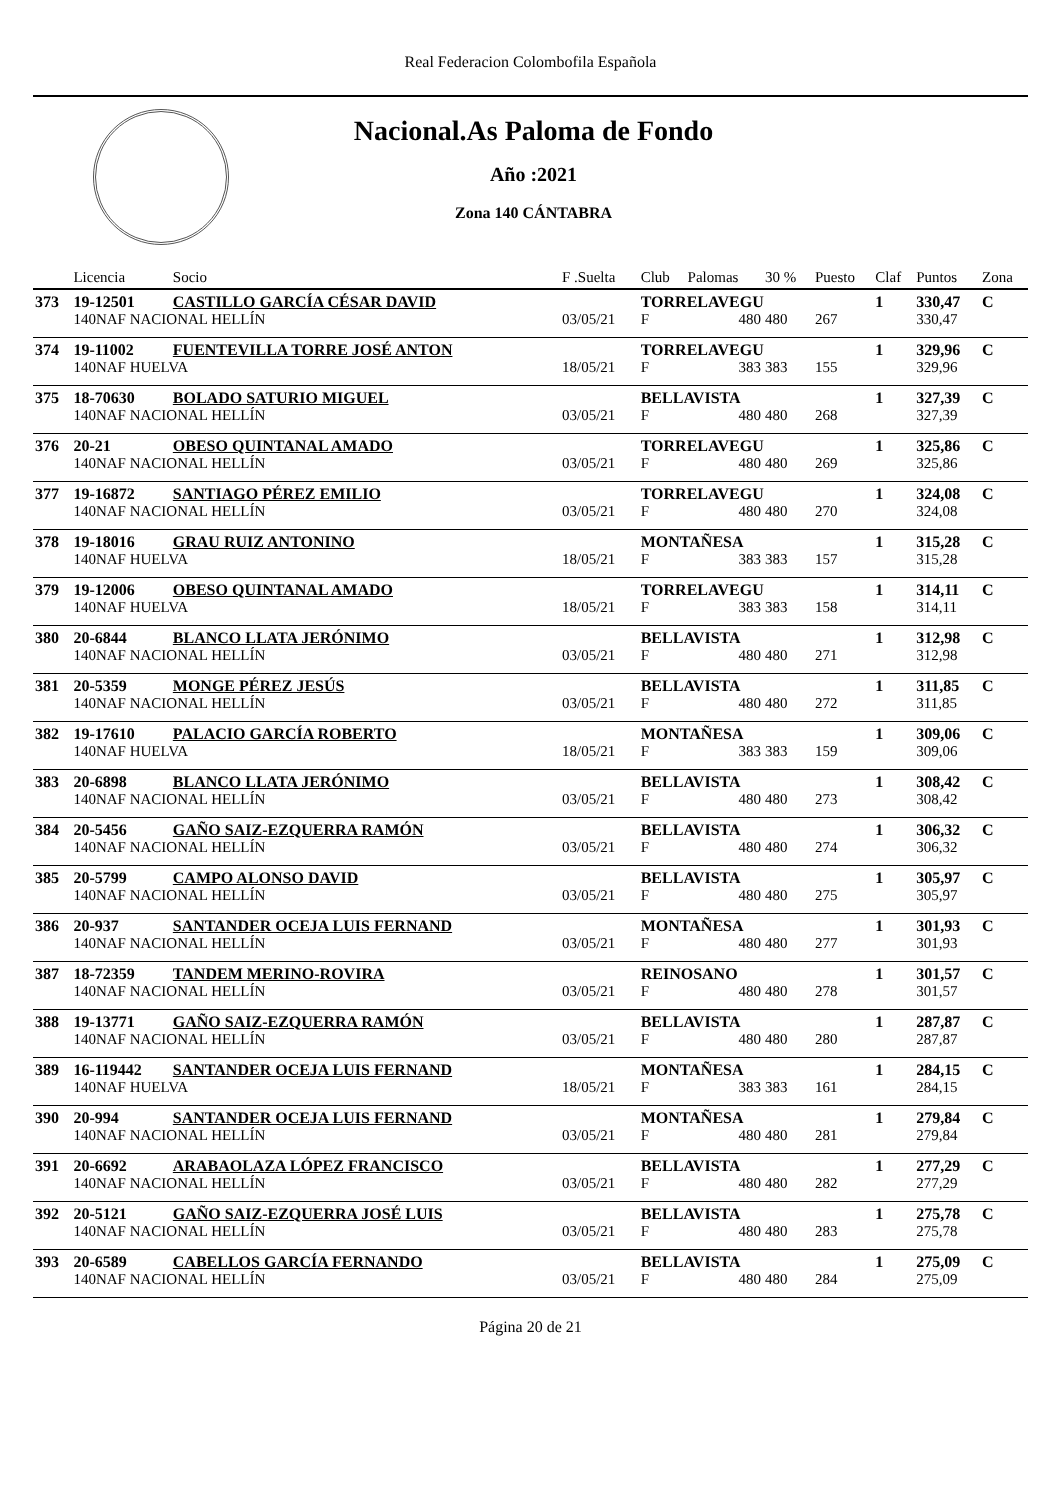Real Federacion Colombofila Española
Nacional.As Paloma de Fondo
Año :2021
Zona 140 CÁNTABRA
| | Licencia | Socio | F .Suelta | Club | Palomas | 30 % | Puesto | Claf | Puntos | Zona |
| --- | --- | --- | --- | --- | --- | --- | --- | --- | --- | --- |
| 373 | 19-12501 | CASTILLO GARCÍA CÉSAR DAVID | | TORRELAVEGU | | | | 1 | 330,47 | C |
| | 140NAF NACIONAL HELLÍN | | 03/05/21 | F | 480 | 480 | 267 | | 330,47 | |
| 374 | 19-11002 | FUENTEVILLA TORRE JOSÉ ANTON | | TORRELAVEGU | | | | 1 | 329,96 | C |
| | 140NAF HUELVA | | 18/05/21 | F | 383 | 383 | 155 | | 329,96 | |
| 375 | 18-70630 | BOLADO SATURIO MIGUEL | | BELLAVISTA | | | | 1 | 327,39 | C |
| | 140NAF NACIONAL HELLÍN | | 03/05/21 | F | 480 | 480 | 268 | | 327,39 | |
| 376 | 20-21 | OBESO QUINTANAL AMADO | | TORRELAVEGU | | | | 1 | 325,86 | C |
| | 140NAF NACIONAL HELLÍN | | 03/05/21 | F | 480 | 480 | 269 | | 325,86 | |
| 377 | 19-16872 | SANTIAGO PÉREZ EMILIO | | TORRELAVEGU | | | | 1 | 324,08 | C |
| | 140NAF NACIONAL HELLÍN | | 03/05/21 | F | 480 | 480 | 270 | | 324,08 | |
| 378 | 19-18016 | GRAU RUIZ ANTONINO | | MONTAÑESA | | | | 1 | 315,28 | C |
| | 140NAF HUELVA | | 18/05/21 | F | 383 | 383 | 157 | | 315,28 | |
| 379 | 19-12006 | OBESO QUINTANAL AMADO | | TORRELAVEGU | | | | 1 | 314,11 | C |
| | 140NAF HUELVA | | 18/05/21 | F | 383 | 383 | 158 | | 314,11 | |
| 380 | 20-6844 | BLANCO LLATA JERÓNIMO | | BELLAVISTA | | | | 1 | 312,98 | C |
| | 140NAF NACIONAL HELLÍN | | 03/05/21 | F | 480 | 480 | 271 | | 312,98 | |
| 381 | 20-5359 | MONGE PÉREZ JESÚS | | BELLAVISTA | | | | 1 | 311,85 | C |
| | 140NAF NACIONAL HELLÍN | | 03/05/21 | F | 480 | 480 | 272 | | 311,85 | |
| 382 | 19-17610 | PALACIO GARCÍA ROBERTO | | MONTAÑESA | | | | 1 | 309,06 | C |
| | 140NAF HUELVA | | 18/05/21 | F | 383 | 383 | 159 | | 309,06 | |
| 383 | 20-6898 | BLANCO LLATA JERÓNIMO | | BELLAVISTA | | | | 1 | 308,42 | C |
| | 140NAF NACIONAL HELLÍN | | 03/05/21 | F | 480 | 480 | 273 | | 308,42 | |
| 384 | 20-5456 | GAÑO SAIZ-EZQUERRA RAMÓN | | BELLAVISTA | | | | 1 | 306,32 | C |
| | 140NAF NACIONAL HELLÍN | | 03/05/21 | F | 480 | 480 | 274 | | 306,32 | |
| 385 | 20-5799 | CAMPO ALONSO DAVID | | BELLAVISTA | | | | 1 | 305,97 | C |
| | 140NAF NACIONAL HELLÍN | | 03/05/21 | F | 480 | 480 | 275 | | 305,97 | |
| 386 | 20-937 | SANTANDER OCEJA LUIS FERNAND | | MONTAÑESA | | | | 1 | 301,93 | C |
| | 140NAF NACIONAL HELLÍN | | 03/05/21 | F | 480 | 480 | 277 | | 301,93 | |
| 387 | 18-72359 | TANDEM MERINO-ROVIRA | | REINOSANO | | | | 1 | 301,57 | C |
| | 140NAF NACIONAL HELLÍN | | 03/05/21 | F | 480 | 480 | 278 | | 301,57 | |
| 388 | 19-13771 | GAÑO SAIZ-EZQUERRA RAMÓN | | BELLAVISTA | | | | 1 | 287,87 | C |
| | 140NAF NACIONAL HELLÍN | | 03/05/21 | F | 480 | 480 | 280 | | 287,87 | |
| 389 | 16-119442 | SANTANDER OCEJA LUIS FERNAND | | MONTAÑESA | | | | 1 | 284,15 | C |
| | 140NAF HUELVA | | 18/05/21 | F | 383 | 383 | 161 | | 284,15 | |
| 390 | 20-994 | SANTANDER OCEJA LUIS FERNAND | | MONTAÑESA | | | | 1 | 279,84 | C |
| | 140NAF NACIONAL HELLÍN | | 03/05/21 | F | 480 | 480 | 281 | | 279,84 | |
| 391 | 20-6692 | ARABAOLAZA LÓPEZ FRANCISCO | | BELLAVISTA | | | | 1 | 277,29 | C |
| | 140NAF NACIONAL HELLÍN | | 03/05/21 | F | 480 | 480 | 282 | | 277,29 | |
| 392 | 20-5121 | GAÑO SAIZ-EZQUERRA JOSÉ LUIS | | BELLAVISTA | | | | 1 | 275,78 | C |
| | 140NAF NACIONAL HELLÍN | | 03/05/21 | F | 480 | 480 | 283 | | 275,78 | |
| 393 | 20-6589 | CABELLOS GARCÍA FERNANDO | | BELLAVISTA | | | | 1 | 275,09 | C |
| | 140NAF NACIONAL HELLÍN | | 03/05/21 | F | 480 | 480 | 284 | | 275,09 | |
Página 20 de 21